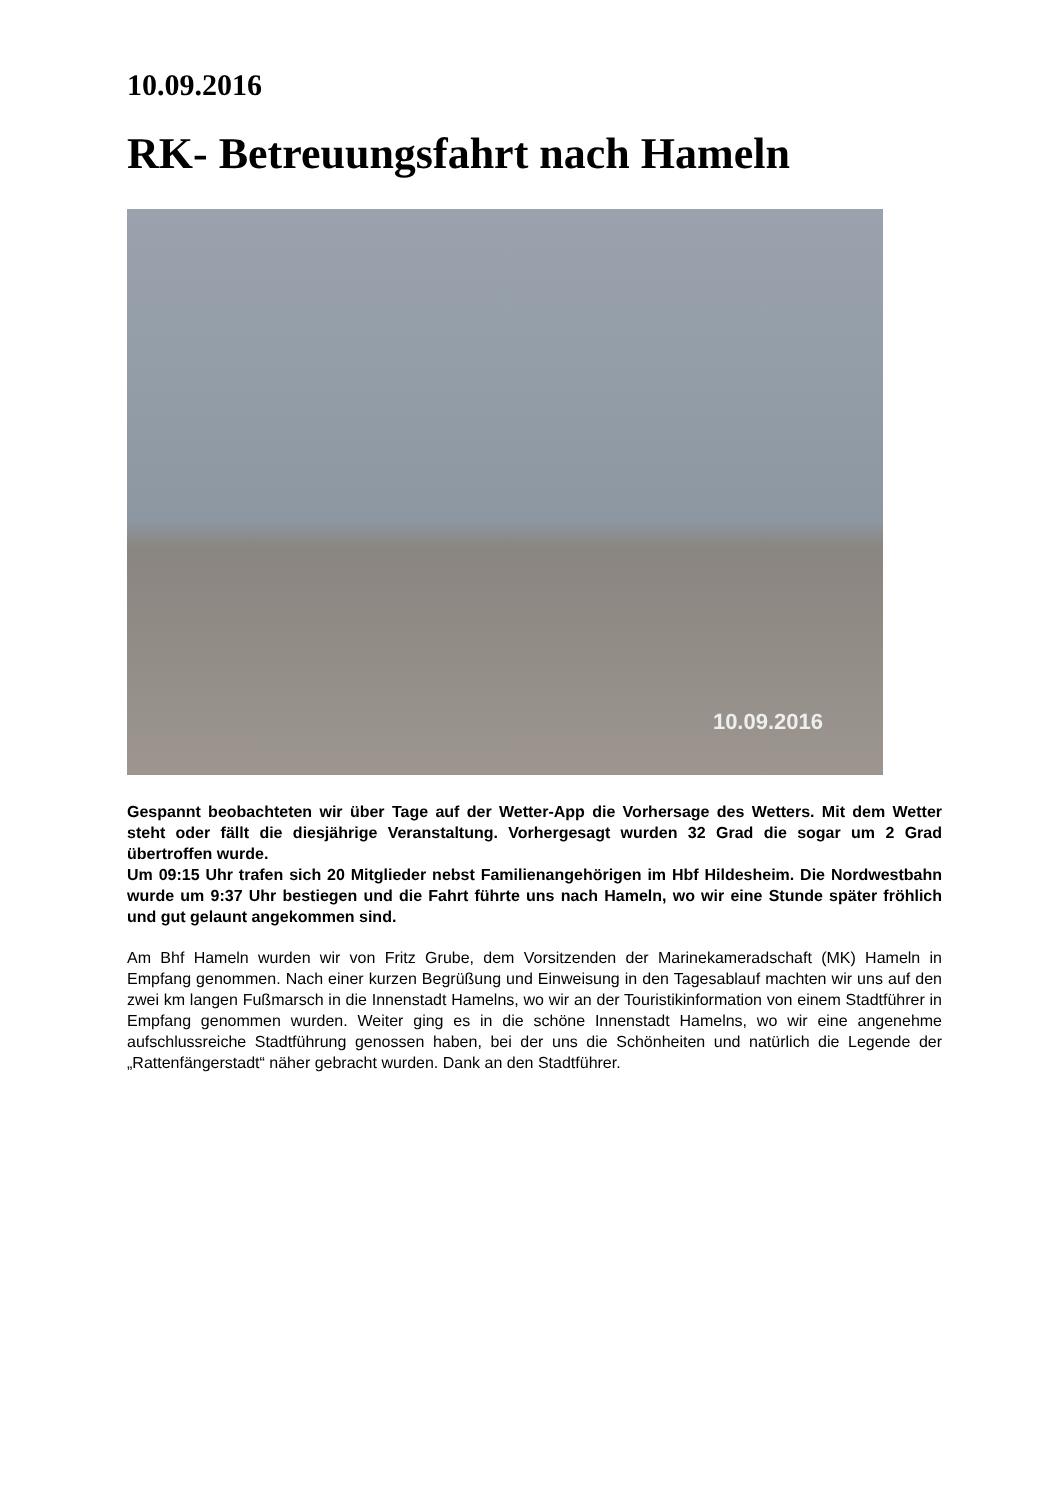10.09.2016
RK- Betreuungsfahrt nach Hameln
10.09.2016
Gespannt beobachteten wir über Tage auf der Wetter-App die Vorhersage des Wetters. Mit dem Wetter steht oder fällt die diesjährige Veranstaltung. Vorhergesagt wurden 32 Grad die sogar um 2 Grad übertroffen wurde.
Um 09:15 Uhr trafen sich 20 Mitglieder nebst Familienangehörigen im Hbf Hildesheim. Die Nordwestbahn wurde um 9:37 Uhr bestiegen und die Fahrt führte uns nach Hameln, wo wir eine Stunde später fröhlich und gut gelaunt angekommen sind.
Am Bhf Hameln wurden wir von Fritz Grube, dem Vorsitzenden der Marinekameradschaft (MK) Hameln in Empfang genommen. Nach einer kurzen Begrüßung und Einweisung in den Tagesablauf machten wir uns auf den zwei km langen Fußmarsch in die Innenstadt Hamelns, wo wir an der Touristikinformation von einem Stadtführer in Empfang genommen wurden. Weiter ging es in die schöne Innenstadt Hamelns, wo wir eine angenehme aufschlussreiche Stadtführung genossen haben, bei der uns die Schönheiten und natürlich die Legende der „Rattenfängerstadt“ näher gebracht wurden. Dank an den Stadtführer.